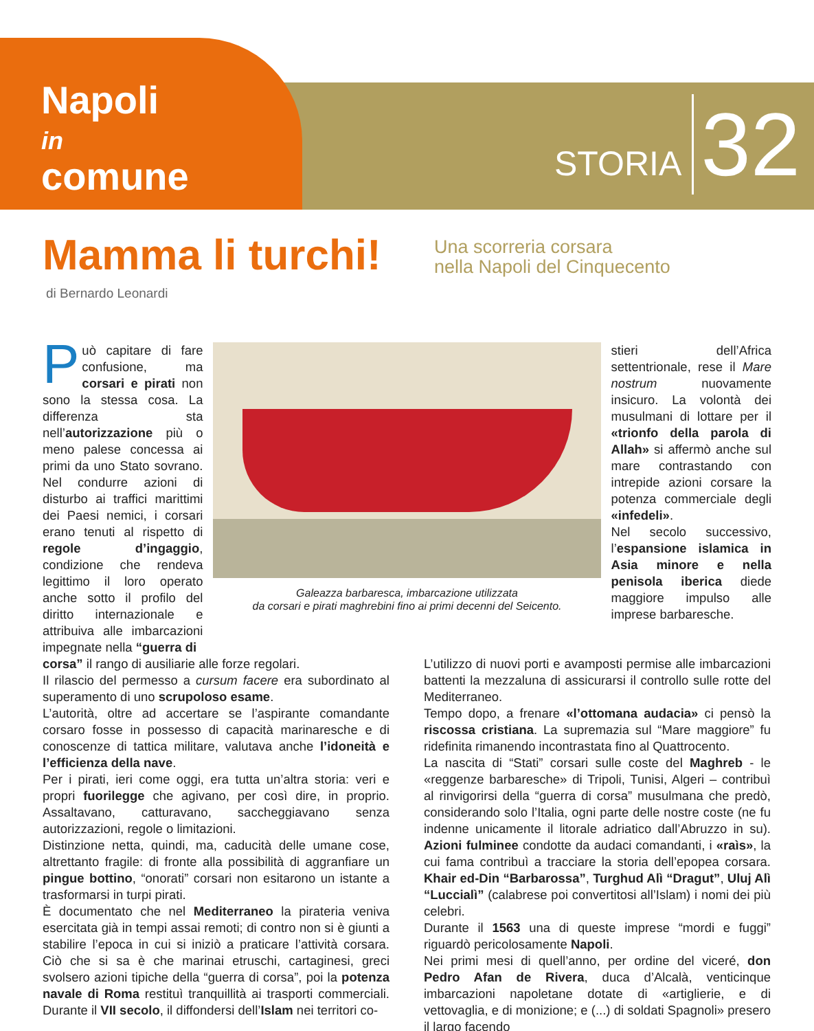Napoli
in
comune
STORIA 32
Mamma li turchi!
Una scorreria corsara
nella Napoli del Cinquecento
di Bernardo Leonardi
Può capitare di fare confusione, ma corsari e pirati non sono la stessa cosa. La differenza sta nell’autorizzazione più o meno palese concessa ai primi da uno Stato sovrano. Nel condurre azioni di disturbo ai traffici marittimi dei Paesi nemici, i corsari erano tenuti al rispetto di regole d’ingaggio, condizione che rendeva legittimo il loro operato anche sotto il profilo del diritto internazionale e attribuiva alle imbarcazioni impegnate nella “guerra di
Galeazza barbaresca, imbarcazione utilizzata
da corsari e pirati maghrebini fino ai primi decenni del Seicento.
stieri dell’Africa settentrionale, rese il Mare nostrum nuovamente insicuro. La volontà dei musulmani di lottare per il «trionfo della parola di Allah» si affermò anche sul mare contrastando con intrepide azioni corsare la potenza commerciale degli «infedeli».
Nel secolo successivo, l’espansione islamica in Asia minore e nella penisola iberica diede maggiore impulso alle imprese barbaresche.
corsa” il rango di ausiliarie alle forze regolari.
Il rilascio del permesso a cursum facere era subordinato al superamento di uno scrupoloso esame.
L’autorità, oltre ad accertare se l’aspirante comandante corsaro fosse in possesso di capacità marinaresche e di conoscenze di tattica militare, valutava anche l’idoneità e l’efficienza della nave.
Per i pirati, ieri come oggi, era tutta un’altra storia: veri e propri fuorilegge che agivano, per così dire, in proprio. Assaltavano, catturavano, saccheggiavano senza autorizzazioni, regole o limitazioni.
Distinzione netta, quindi, ma, caducità delle umane cose, altrettanto fragile: di fronte alla possibilità di aggranfiare un pingue bottino, “onorati” corsari non esitarono un istante a trasformarsi in turpi pirati.
È documentato che nel Mediterraneo la pirateria veniva esercitata già in tempi assai remoti; di contro non si è giunti a stabilire l’epoca in cui si iniziò a praticare l’attività corsara. Ciò che si sa è che marinai etruschi, cartaginesi, greci svolsero azioni tipiche della “guerra di corsa”, poi la potenza navale di Roma restituì tranquillità ai trasporti commerciali. Durante il VII secolo, il diffondersi dell’Islam nei territori co-
L’utilizzo di nuovi porti e avamposti permise alle imbarcazioni battenti la mezzaluna di assicurarsi il controllo sulle rotte del Mediterraneo.
Tempo dopo, a frenare «l’ottomana audacia» ci pensò la riscossa cristiana. La supremazia sul “Mare maggiore” fu ridefinita rimanendo incontrastata fino al Quattrocento.
La nascita di “Stati” corsari sulle coste del Maghreb - le «reggenze barbaresche» di Tripoli, Tunisi, Algeri – contribuì al rinvigorirsi della “guerra di corsa” musulmana che predò, considerando solo l’Italia, ogni parte delle nostre coste (ne fu indenne unicamente il litorale adriatico dall’Abruzzo in su). Azioni fulminee condotte da audaci comandanti, i «raìs», la cui fama contribuì a tracciare la storia dell’epopea corsara. Khair ed-Din “Barbarossa”, Turghud Alì “Dragut”, Uluj Alì “Luccialì” (calabrese poi convertitosi all’Islam) i nomi dei più celebri.
Durante il 1563 una di queste imprese “mordi e fuggi” riguardò pericolosamente Napoli.
Nei primi mesi di quell’anno, per ordine del viceré, don Pedro Afan de Rivera, duca d’Alcalà, venticinque imbarcazioni napoletane dotate di «artiglierie, e di vettovaglia, e di monizione; e (...) di soldati Spagnoli» presero il largo facendo